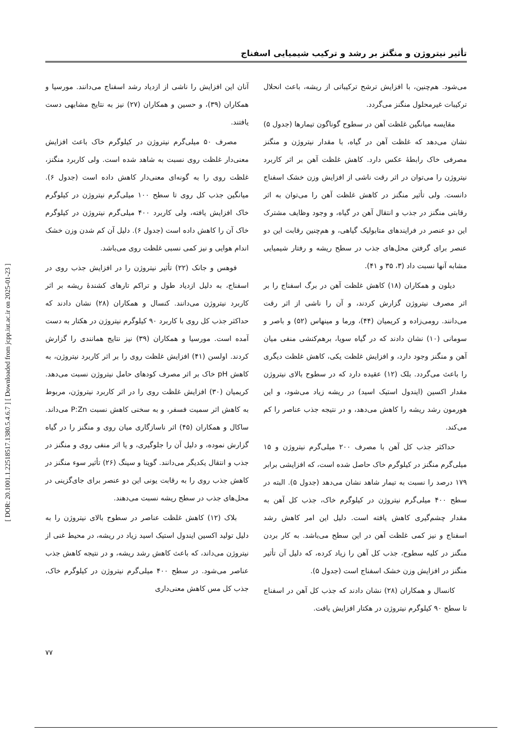[ DOR: 20.1001.1.22518517.1380.5.4.6.7 ] [ Downloaded from jcpp.iut.ac.ir on 2025-01-23 ]
تأثیر نیتروژن و منگنز بر رشد و ترکیب شیمیایی اسفناج
می‌شود. هم‌چنین، با افزایش ترشح ترکیباتی از ریشه، باعث انحلال ترکیبات غیرمحلول منگنز می‌گردد.
مقایسه میانگین غلظت آهن در سطوح گوناگون تیمارها (جدول ۵) نشان می‌دهد که غلظت آهن در گیاه، با مقدار نیتروژن و منگنز مصرفی خاک رابطهٔ عکس دارد. کاهش غلظت آهن بر اثر کاربرد نیتروژن را می‌توان در اثر رقت ناشی از افزایش وزن خشک اسفناج دانست. ولی تأثیر منگنز در کاهش غلظت آهن را می‌توان به اثر رقابتی منگنز در جذب و انتقال آهن در گیاه، و وجود وظایف مشترک این دو عنصر در فرایندهای متابولیک گیاهی، و هم‌چنین رقابت این دو عنصر برای گرفتن محل‌های جذب در سطح ریشه و رفتار شیمیایی مشابه آنها نسبت داد (۳، ۳۵ و ۴۱).
دیلون و همکاران (۱۸) کاهش غلظت آهن در برگ اسفناج را بر اثر مصرف نیتروژن گزارش کردند، و آن را ناشی از اثر رقت می‌دانند. رومی‌زاده و کریمیان (۴۴)، ورما و مینهاس (۵۲) و باصر و سومانی (۱۰) نشان دادند که در گیاه سویا، برهم‌کنشی منفی میان آهن و منگنز وجود دارد، و افزایش غلظت یکی، کاهش غلظت دیگری را باعث می‌گردد. بلک (۱۲) عقیده دارد که در سطوح بالای نیتروژن مقدار اکسین (ایندول استیک اسید) در ریشه زیاد می‌شود، و این هورمون رشد ریشه را کاهش می‌دهد، و در نتیجه جذب عناصر را کم می‌کند.
حداکثر جذب کل آهن با مصرف ۲۰۰ میلی‌گرم نیتروژن و ۱۵ میلی‌گرم منگنز در کیلوگرم خاک حاصل شده است، که افزایشی برابر ۱۷۹ درصد را نسبت به تیمار شاهد نشان می‌دهد (جدول ۵). البته در سطح ۴۰۰ میلی‌گرم نیتروژن در کیلوگرم خاک، جذب کل آهن به مقدار چشم‌گیری کاهش یافته است. دلیل این امر کاهش رشد اسفناج و نیز کمی غلظت آهن در این سطح می‌باشد. به کار بردن منگنز در کلیه سطوح، جذب کل آهن را زیاد کرده، که دلیل آن تأثیر منگنز در افزایش وزن خشک اسفناج است (جدول ۵).
کانسال و همکاران (۲۸) نشان دادند که جذب کل آهن در اسفناج تا سطح ۹۰ کیلوگرم نیتروژن در هکتار افزایش یافت.
آنان این افزایش را ناشی از ازدیاد رشد اسفناج می‌دانند. مورسیا و همکاران (۳۹)، و حسین و همکاران (۲۷) نیز به نتایج مشابهی دست یافتند.
مصرف ۵۰ میلی‌گرم نیتروژن در کیلوگرم خاک باعث افزایش معنی‌دار غلظت روی نسبت به شاهد شده است. ولی کاربرد منگنز، غلظت روی را به گونه‌ای معنی‌دار کاهش داده است (جدول ۶). میانگین جذب کل روی تا سطح ۱۰۰ میلی‌گرم نیتروژن در کیلوگرم خاک افزایش یافته، ولی کاربرد ۴۰۰ میلی‌گرم نیتروژن در کیلوگرم خاک آن را کاهش داده است (جدول ۶). دلیل آن کم شدن وزن خشک اندام هوایی و نیز کمی نسبی غلظت روی می‌باشد.
فوهس و جانک (۲۲) تأثیر نیتروژن را در افزایش جذب روی در اسفناج، به دلیل ازدیاد طول و تراکم تارهای کشندهٔ ریشه بر اثر کاربرد نیتروژن می‌دانند. کنسال و همکاران (۲۸) نشان دادند که حداکثر جذب کل روی با کاربرد ۹۰ کیلوگرم نیتروژن در هکتار به دست آمده است. مورسیا و همکاران (۳۹) نیز نتایج همانندی را گزارش کردند. اولسن (۴۱) افزایش غلظت روی را بر اثر کاربرد نیتروژن، به کاهش pH خاک بر اثر مصرف کودهای حامل نیتروژن نسبت می‌دهد. کریمیان (۳۰) افزایش غلظت روی را در اثر کاربرد نیتروژن، مربوط به کاهش اثر سمیت فسفر، و به سخنی کاهش نسبت P:Zn می‌داند. ساکال و همکاران (۴۵) اثر ناسازگاری میان روی و منگنز را در گیاه گزارش نموده، و دلیل آن را جلوگیری، و یا اثر منفی روی و منگنز در جذب و انتقال یکدیگر می‌دانند. گوپتا و سینگ (۲۶) تأثیر سوء منگنز در کاهش جذب روی را به رقابت یونی این دو عنصر برای جای‌گزینی در محل‌های جذب در سطح ریشه نسبت می‌دهند.
بلاک (۱۲) کاهش غلظت عناصر در سطوح بالای نیتروژن را به دلیل تولید اکسین ایندول استیک اسید زیاد در ریشه، در محیط غنی از نیتروژن می‌داند، که باعث کاهش رشد ریشه، و در نتیجه کاهش جذب عناصر می‌شود. در سطح ۴۰۰ میلی‌گرم نیتروژن در کیلوگرم خاک، جذب کل مس کاهش معنی‌داری
۷۷